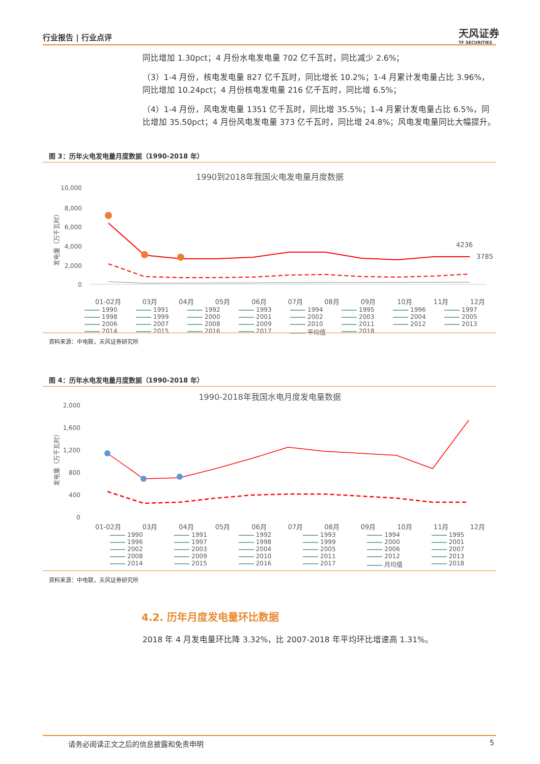行业报告 | 行业点评 天风证券
TF SECURITIES
同比增加 1.30pct；4 月份水电发电量 702 亿千瓦时，同比减少 2.6%；
（3）1-4 月份，核电发电量 827 亿千瓦时，同比增长 10.2%；1-4 月累计发电量占比 3.96%，同比增加 10.24pct；4 月份核电发电量 216 亿千瓦时，同比增 6.5%；
（4）1-4 月份，风电发电量 1351 亿千瓦时，同比增 35.5%；1-4 月累计发电量占比 6.5%，同比增加 35.50pct；4 月份风电发电量 373 亿千瓦时，同比增 24.8%；风电发电量同比大幅提升。
图 3：历年火电发电量月度数据（1990-2018 年）
1990到2018年我国火电发电量月度数据
10,000
8,000
6,000
4,000
2,000
0
发电量（万千瓦时）
4236
3785
01-02月 03月 04月 05月 06月 07月 08月 09月 10月 11月 12月
1990 1991 1992 1993 1994 1995 1996 1997 1998 1999 2000 2001 2002 2003 2004 2005 2006 2007 2008 2009 2010 2011 2012 2013 2014 2015 2016 2017 平均值 2018
资料来源：中电联，天风证券研究所
图 4：历年水电发电量月度数据（1990-2018 年）
1990-2018年我国水电月度发电量数据
2,000
1,600
1,200
800
400
0
发电量（万千瓦时）
01-02月 03月 04月 05月 06月 07月 08月 09月 10月 11月 12月
1990 1991 1992 1993 1994 1995 1996 1997 1998 1999 2000 2001 2002 2003 2004 2005 2006 2007 2008 2009 2010 2011 2012 2013 2014 2015 2016 2017 月均值 2018
资料来源：中电联，天风证券研究所
4.2. 历年月度发电量环比数据
2018 年 4 月发电量环比降 3.32%，比 2007-2018 年平均环比增速高 1.31%。
请务必阅读正文之后的信息披露和免责申明
5